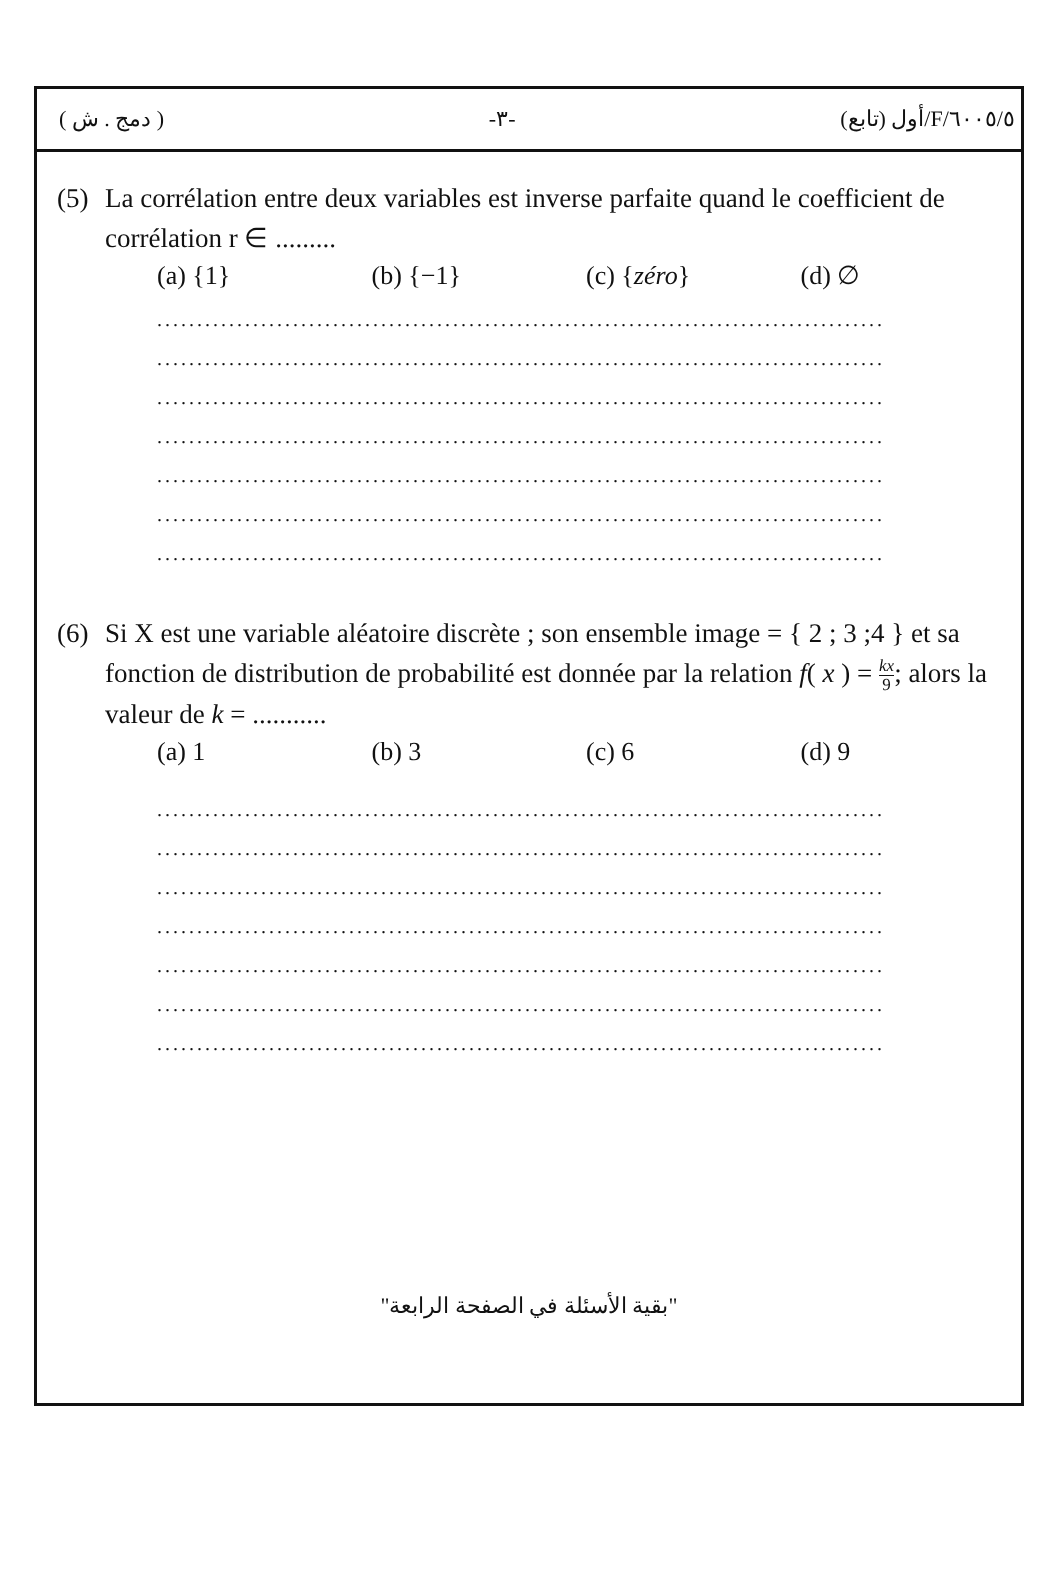( دمج . ش ) -٣- ٦٠٠٥/٥/F/أول (تابع)
(5) La corrélation entre deux variables est inverse parfaite quand le coefficient de corrélation r ∈ .........
(a) {1} (b) {−1} (c) {zéro} (d) ∅
...........................................................................................
...........................................................................................
...........................................................................................
...........................................................................................
...........................................................................................
...........................................................................................
...........................................................................................
(6) Si X est une variable aléatoire discrète ; son ensemble image = { 2 ; 3 ;4 } et sa fonction de distribution de probabilité est donnée par la relation f( x ) = kx 9; alors la valeur de k = ...........
(a) 1 (b) 3 (c) 6 (d) 9
...........................................................................................
...........................................................................................
...........................................................................................
...........................................................................................
...........................................................................................
...........................................................................................
...........................................................................................
"بقية الأسئلة في الصفحة الرابعة"